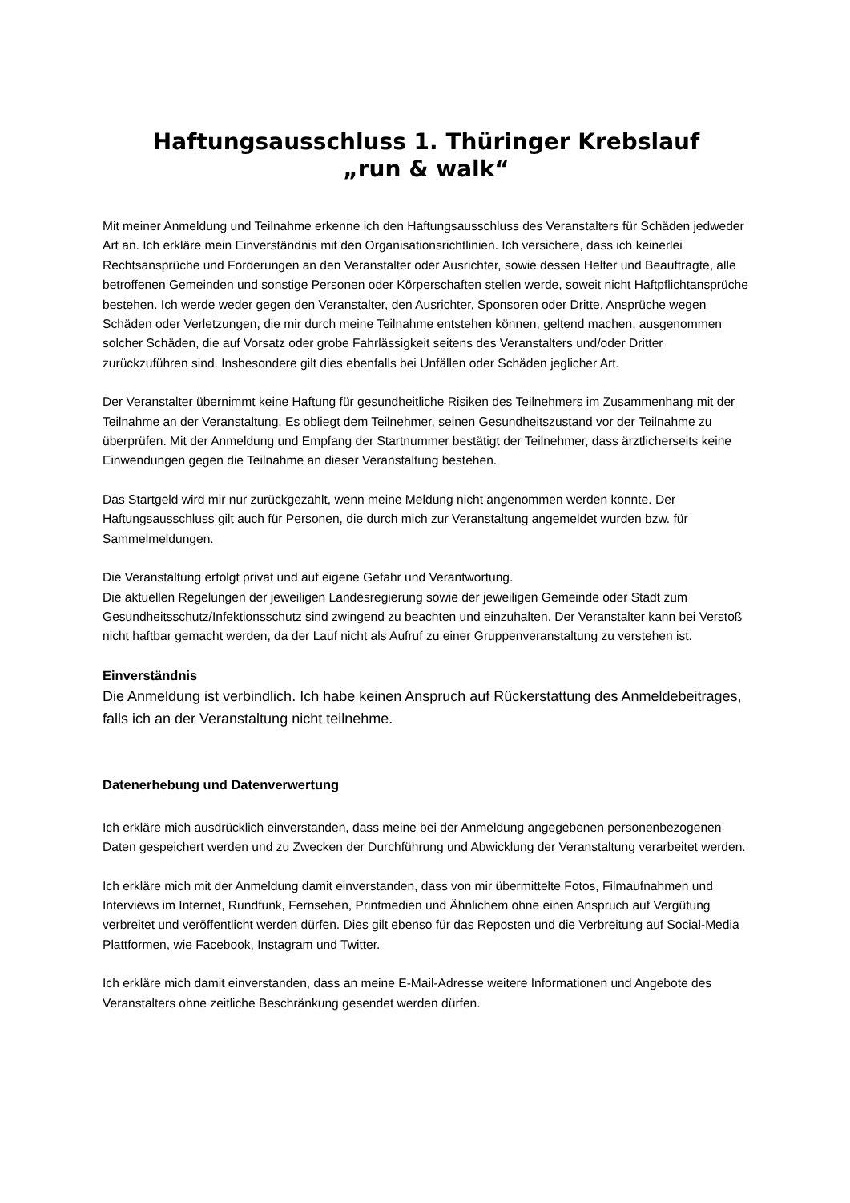Haftungsausschluss 1. Thüringer Krebslauf
„run & walk“
Mit meiner Anmeldung und Teilnahme erkenne ich den Haftungsausschluss des Veranstalters für Schäden jedweder Art an. Ich erkläre mein Einverständnis mit den Organisationsrichtlinien. Ich versichere, dass ich keinerlei Rechtsansprüche und Forderungen an den Veranstalter oder Ausrichter, sowie dessen Helfer und Beauftragte, alle betroffenen Gemeinden und sonstige Personen oder Körperschaften stellen werde, soweit nicht Haftpflichtansprüche bestehen. Ich werde weder gegen den Veranstalter, den Ausrichter, Sponsoren oder Dritte, Ansprüche wegen Schäden oder Verletzungen, die mir durch meine Teilnahme entstehen können, geltend machen, ausgenommen solcher Schäden, die auf Vorsatz oder grobe Fahrlässigkeit seitens des Veranstalters und/oder Dritter zurückzuführen sind. Insbesondere gilt dies ebenfalls bei Unfällen oder Schäden jeglicher Art.
Der Veranstalter übernimmt keine Haftung für gesundheitliche Risiken des Teilnehmers im Zusammenhang mit der Teilnahme an der Veranstaltung. Es obliegt dem Teilnehmer, seinen Gesundheitszustand vor der Teilnahme zu überprüfen. Mit der Anmeldung und Empfang der Startnummer bestätigt der Teilnehmer, dass ärztlicherseits keine Einwendungen gegen die Teilnahme an dieser Veranstaltung bestehen.
Das Startgeld wird mir nur zurückgezahlt, wenn meine Meldung nicht angenommen werden konnte. Der Haftungsausschluss gilt auch für Personen, die durch mich zur Veranstaltung angemeldet wurden bzw. für Sammelmeldungen.
Die Veranstaltung erfolgt privat und auf eigene Gefahr und Verantwortung.
Die aktuellen Regelungen der jeweiligen Landesregierung sowie der jeweiligen Gemeinde oder Stadt zum Gesundheitsschutz/Infektionsschutz sind zwingend zu beachten und einzuhalten. Der Veranstalter kann bei Verstoß nicht haftbar gemacht werden, da der Lauf nicht als Aufruf zu einer Gruppenveranstaltung zu verstehen ist.
Einverständnis
Die Anmeldung ist verbindlich. Ich habe keinen Anspruch auf Rückerstattung des Anmeldebeitrages, falls ich an der Veranstaltung nicht teilnehme.
Datenerhebung und Datenverwertung
Ich erkläre mich ausdrücklich einverstanden, dass meine bei der Anmeldung angegebenen personenbezogenen Daten gespeichert werden und zu Zwecken der Durchführung und Abwicklung der Veranstaltung verarbeitet werden.
Ich erkläre mich mit der Anmeldung damit einverstanden, dass von mir übermittelte Fotos, Filmaufnahmen und Interviews im Internet, Rundfunk, Fernsehen, Printmedien und Ähnlichem ohne einen Anspruch auf Vergütung verbreitet und veröffentlicht werden dürfen. Dies gilt ebenso für das Reposten und die Verbreitung auf Social-Media Plattformen, wie Facebook, Instagram und Twitter.
Ich erkläre mich damit einverstanden, dass an meine E-Mail-Adresse weitere Informationen und Angebote des Veranstalters ohne zeitliche Beschränkung gesendet werden dürfen.